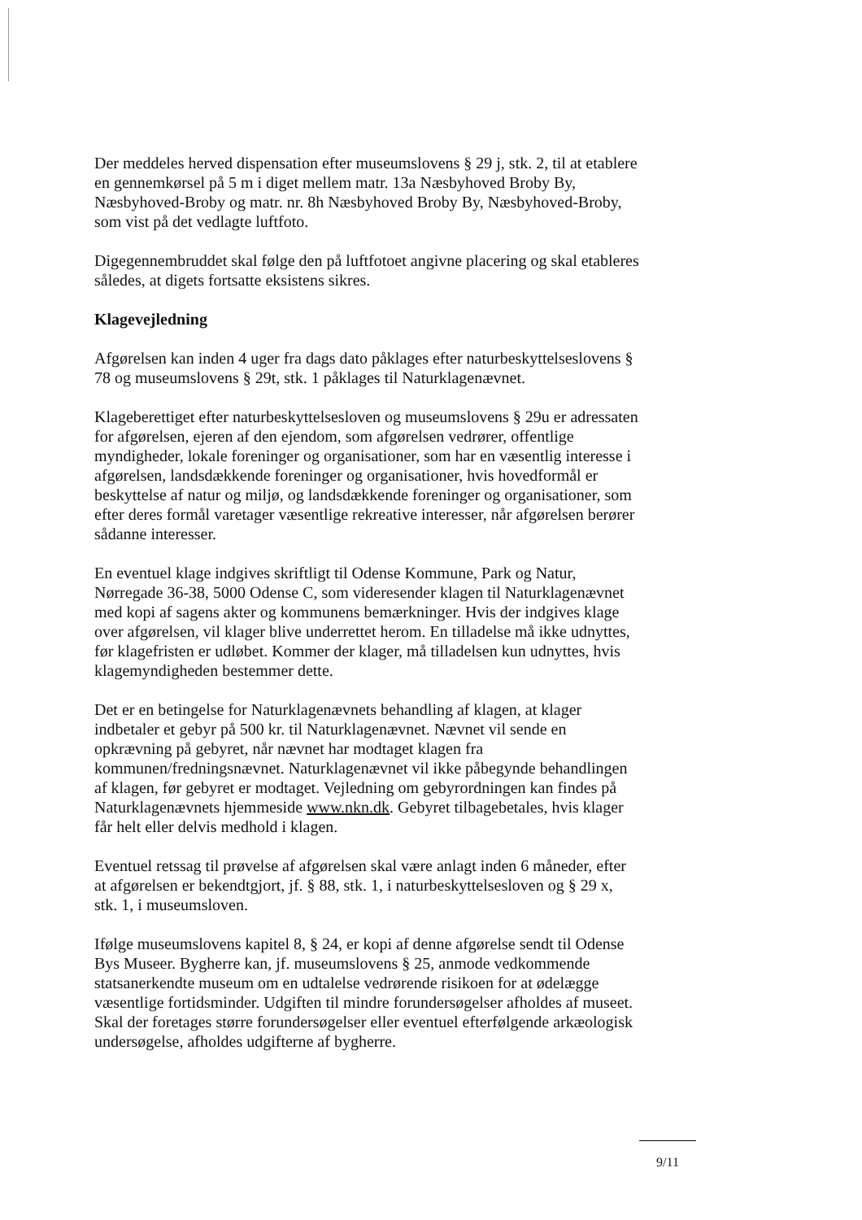Der meddeles herved dispensation efter museumslovens § 29 j, stk. 2, til at etablere en gennemkørsel på 5 m i diget mellem matr. 13a Næsbyhoved Broby By, Næsbyhoved-Broby og matr. nr. 8h Næsbyhoved Broby By, Næsbyhoved-Broby, som vist på det vedlagte luftfoto.
Digegennembruddet skal følge den på luftfotoet angivne placering og skal etableres således, at digets fortsatte eksistens sikres.
Klagevejledning
Afgørelsen kan inden 4 uger fra dags dato påklages efter naturbeskyttelseslovens § 78 og museumslovens § 29t, stk. 1 påklages til Naturklagenævnet.
Klageberettiget efter naturbeskyttelsesloven og museumslovens § 29u er adressaten for afgørelsen, ejeren af den ejendom, som afgørelsen vedrører, offentlige myndigheder, lokale foreninger og organisationer, som har en væsentlig interesse i afgørelsen, landsdækkende foreninger og organisationer, hvis hovedformål er beskyttelse af natur og miljø, og landsdækkende foreninger og organisationer, som efter deres formål varetager væsentlige rekreative interesser, når afgørelsen berører sådanne interesser.
En eventuel klage indgives skriftligt til Odense Kommune, Park og Natur, Nørregade 36-38, 5000 Odense C, som videresender klagen til Naturklagenævnet med kopi af sagens akter og kommunens bemærkninger. Hvis der indgives klage over afgørelsen, vil klager blive underrettet herom. En tilladelse må ikke udnyttes, før klagefristen er udløbet. Kommer der klager, må tilladelsen kun udnyttes, hvis klagemyndigheden bestemmer dette.
Det er en betingelse for Naturklagenævnets behandling af klagen, at klager indbetaler et gebyr på 500 kr. til Naturklagenævnet. Nævnet vil sende en opkrævning på gebyret, når nævnet har modtaget klagen fra kommunen/fredningsnævnet. Naturklagenævnet vil ikke påbegynde behandlingen af klagen, før gebyret er modtaget. Vejledning om gebyrordningen kan findes på Naturklagenævnets hjemmeside www.nkn.dk. Gebyret tilbagebetales, hvis klager får helt eller delvis medhold i klagen.
Eventuel retssag til prøvelse af afgørelsen skal være anlagt inden 6 måneder, efter at afgørelsen er bekendtgjort, jf. § 88, stk. 1, i naturbeskyttelsesloven og § 29 x, stk. 1, i museumsloven.
Ifølge museumslovens kapitel 8, § 24, er kopi af denne afgørelse sendt til Odense Bys Museer. Bygherre kan, jf. museumslovens § 25, anmode vedkommende statsanerkendte museum om en udtalelse vedrørende risikoen for at ødelægge væsentlige fortidsminder. Udgiften til mindre forundersøgelser afholdes af museet. Skal der foretages større forundersøgelser eller eventuel efterfølgende arkæologisk undersøgelse, afholdes udgifterne af bygherre.
9/11